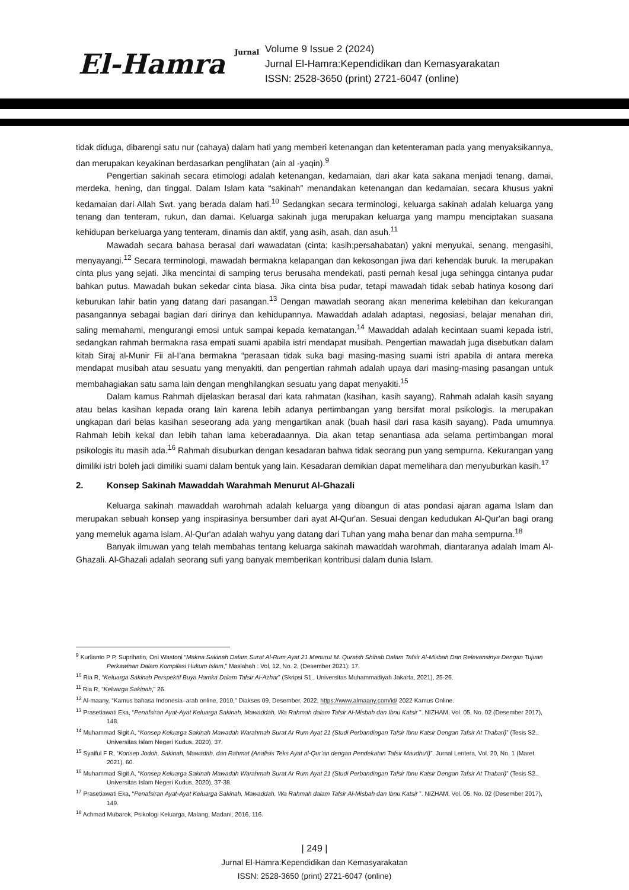El-Hamra Jurnal
Volume 9 Issue 2 (2024)
Jurnal El-Hamra:Kependidikan dan Kemasyarakatan
ISSN: 2528-3650 (print) 2721-6047 (online)
tidak diduga, dibarengi satu nur (cahaya) dalam hati yang memberi ketenangan dan ketenteraman pada yang menyaksikannya, dan merupakan keyakinan berdasarkan penglihatan (ain al -yaqin).<sup>9</sup>
Pengertian sakinah secara etimologi adalah ketenangan, kedamaian, dari akar kata sakana menjadi tenang, damai, merdeka, hening, dan tinggal. Dalam Islam kata “sakinah” menandakan ketenangan dan kedamaian, secara khusus yakni kedamaian dari Allah Swt. yang berada dalam hati.<sup>10</sup> Sedangkan secara terminologi, keluarga sakinah adalah keluarga yang tenang dan tenteram, rukun, dan damai. Keluarga sakinah juga merupakan keluarga yang mampu menciptakan suasana kehidupan berkeluarga yang tenteram, dinamis dan aktif, yang asih, asah, dan asuh.<sup>11</sup>
Mawadah secara bahasa berasal dari wawadatan (cinta; kasih;persahabatan) yakni menyukai, senang, mengasihi, menyayangi.<sup>12</sup> Secara terminologi, mawadah bermakna kelapangan dan kekosongan jiwa dari kehendak buruk. Ia merupakan cinta plus yang sejati. Jika mencintai di samping terus berusaha mendekati, pasti pernah kesal juga sehingga cintanya pudar bahkan putus. Mawadah bukan sekedar cinta biasa. Jika cinta bisa pudar, tetapi mawadah tidak sebab hatinya kosong dari keburukan lahir batin yang datang dari pasangan.<sup>13</sup> Dengan mawadah seorang akan menerima kelebihan dan kekurangan pasangannya sebagai bagian dari dirinya dan kehidupannya. Mawaddah adalah adaptasi, negosiasi, belajar menahan diri, saling memahami, mengurangi emosi untuk sampai kepada kematangan.<sup>14</sup> Mawaddah adalah kecintaan suami kepada istri, sedangkan rahmah bermakna rasa empati suami apabila istri mendapat musibah. Pengertian mawadah juga disebutkan dalam kitab Siraj al-Munir Fii al-I’ana bermakna “perasaan tidak suka bagi masing-masing suami istri apabila di antara mereka mendapat musibah atau sesuatu yang menyakiti, dan pengertian rahmah adalah upaya dari masing-masing pasangan untuk membahagiakan satu sama lain dengan menghilangkan sesuatu yang dapat menyakiti.<sup>15</sup>
Dalam kamus Rahmah dijelaskan berasal dari kata rahmatan (kasihan, kasih sayang). Rahmah adalah kasih sayang atau belas kasihan kepada orang lain karena lebih adanya pertimbangan yang bersifat moral psikologis. Ia merupakan ungkapan dari belas kasihan seseorang ada yang mengartikan anak (buah hasil dari rasa kasih sayang). Pada umumnya Rahmah lebih kekal dan lebih tahan lama keberadaannya. Dia akan tetap senantiasa ada selama pertimbangan moral psikologis itu masih ada.<sup>16</sup> Rahmah disuburkan dengan kesadaran bahwa tidak seorang pun yang sempurna. Kekurangan yang dimiliki istri boleh jadi dimiliki suami dalam bentuk yang lain. Kesadaran demikian dapat memelihara dan menyuburkan kasih.<sup>17</sup>
2. Konsep Sakinah Mawaddah Warahmah Menurut Al-Ghazali
Keluarga sakinah mawaddah warohmah adalah keluarga yang dibangun di atas pondasi ajaran agama Islam dan merupakan sebuah konsep yang inspirasinya bersumber dari ayat Al-Qur'an. Sesuai dengan kedudukan Al-Qur'an bagi orang yang memeluk agama islam. Al-Qur'an adalah wahyu yang datang dari Tuhan yang maha benar dan maha sempurna.<sup>18</sup>
Banyak ilmuwan yang telah membahas tentang keluarga sakinah mawaddah warohmah, diantaranya adalah Imam Al-Ghazali. Al-Ghazali adalah seorang sufi yang banyak memberikan kontribusi dalam dunia Islam.
<sup>9</sup> Kurlianto P P, Suprihatin, Oni Wastoni “Makna Sakinah Dalam Surat Al-Rum Ayat 21 Menurut M. Quraish Shihab Dalam Tafsir Al-Misbah Dan Relevansinya Dengan Tujuan Perkawinan Dalam Kompilasi Hukum Islam,” Maslahah : Vol. 12, No. 2, (Desember 2021): 17.
<sup>10</sup> Ria R, “Keluarga Sakinah Perspektif Buya Hamka Dalam Tafsir Al-Azhar” (Skripsi S1., Universitas Muhammadiyah Jakarta, 2021), 25-26.
<sup>11</sup> Ria R, “Keluarga Sakinah,” 26.
<sup>12</sup> Al-maany, “Kamus bahasa Indonesia–arab online, 2010,” Diakses 09, Desember, 2022, https://www.almaany.com/id/ 2022 Kamus Online.
<sup>13</sup> Prasetiawati Eka, “Penafsiran Ayat-Ayat Keluarga Sakinah, Mawaddah, Wa Rahmah dalam Tafsir Al-Misbah dan Ibnu Katsir ”. NIZHAM, Vol. 05, No. 02 (Desember 2017), 148.
<sup>14</sup> Muhammad Sigit A, “Konsep Keluarga Sakinah Mawadah Warahmah Surat Ar Rum Ayat 21 (Studi Perbandingan Tafsir Ibnu Katsir Dengan Tafsir At Thabari)” (Tesis S2., Universitas Islam Negeri Kudus, 2020), 37.
<sup>15</sup> Syaiful F R, “Konsep Jodoh, Sakinah, Mawadah, dan Rahmat (Analisis Teks Ayat al-Qur’an dengan Pendekatan Tafsir Maudhu'i)”. Jurnal Lentera, Vol. 20, No. 1 (Maret 2021), 60.
<sup>16</sup> Muhammad Sigit A, “Konsep Keluarga Sakinah Mawadah Warahmah Surat Ar Rum Ayat 21 (Studi Perbandingan Tafsir Ibnu Katsir Dengan Tafsir At Thabari)” (Tesis S2., Universitas Islam Negeri Kudus, 2020), 37-38.
<sup>17</sup> Prasetiawati Eka, “Penafsiran Ayat-Ayat Keluarga Sakinah, Mawaddah, Wa Rahmah dalam Tafsir Al-Misbah dan Ibnu Katsir ”. NIZHAM, Vol. 05, No. 02 (Desember 2017), 149.
<sup>18</sup> Achmad Mubarok, Psikologi Keluarga, Malang, Madani, 2016, 116.
| 249 |
Jurnal El-Hamra:Kependidikan dan Kemasyarakatan
ISSN: 2528-3650 (print) 2721-6047 (online)